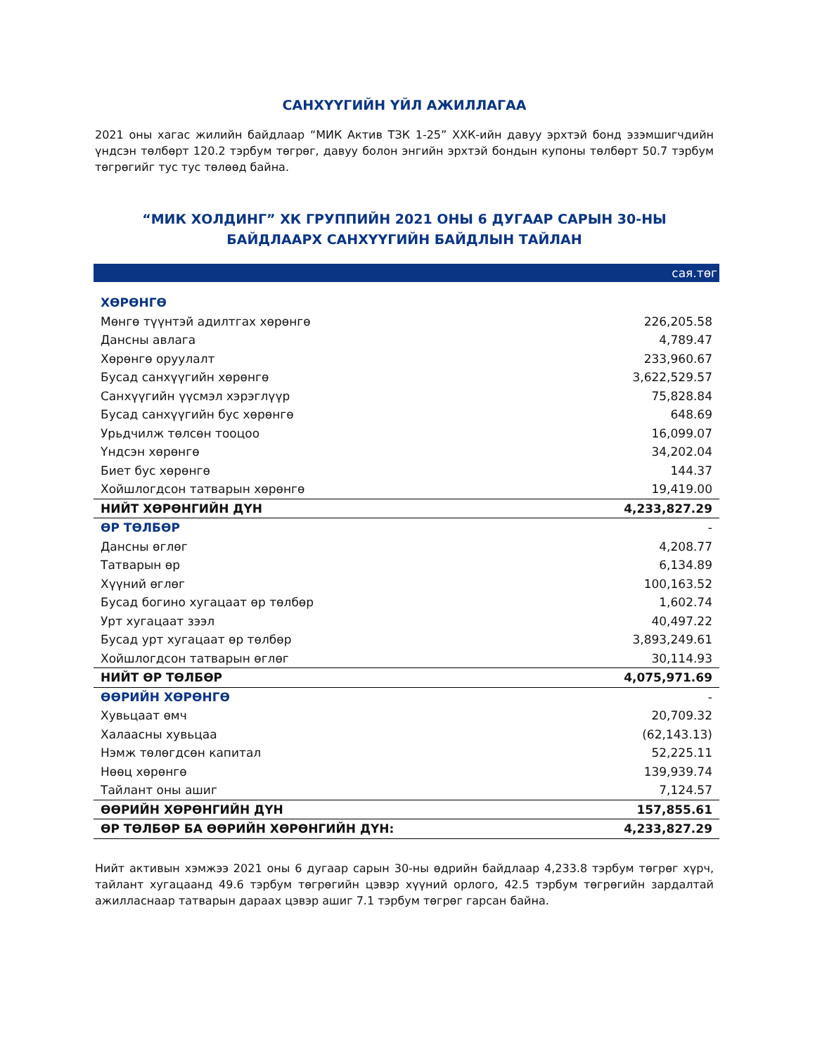САНХҮҮГИЙН ҮЙЛ АЖИЛЛАГАА
2021 оны хагас жилийн байдлаар “МИК Актив ТЗК 1-25” ХХК-ийн давуу эрхтэй бонд эзэмшигчдийн үндсэн төлбөрт 120.2 тэрбум төгрөг, давуу болон энгийн эрхтэй бондын купоны төлбөрт 50.7 тэрбум төгрөгийг тус тус төлөөд байна.
“МИК ХОЛДИНГ” ХК ГРУППИЙН 2021 ОНЫ 6 ДУГААР САРЫН 30-НЫ
БАЙДЛААРХ САНХҮҮГИЙН БАЙДЛЫН ТАЙЛАН
| сая.төг | |
| ХӨРӨНГӨ | |
| Мөнгө түүнтэй адилтгах хөрөнгө | 226,205.58 |
| Дансны авлага | 4,789.47 |
| Хөрөнгө оруулалт | 233,960.67 |
| Бусад санхүүгийн хөрөнгө | 3,622,529.57 |
| Санхүүгийн үүсмэл хэрэглүүр | 75,828.84 |
| Бусад санхүүгийн бус хөрөнгө | 648.69 |
| Урьдчилж төлсөн тооцоо | 16,099.07 |
| Үндсэн хөрөнгө | 34,202.04 |
| Биет бус хөрөнгө | 144.37 |
| Хойшлогдсон татварын хөрөнгө | 19,419.00 |
| НИЙТ ХӨРӨНГИЙН ДҮН | 4,233,827.29 |
| ӨР ТӨЛБӨР | - |
| Дансны өглөг | 4,208.77 |
| Татварын өр | 6,134.89 |
| Хүүний өглөг | 100,163.52 |
| Бусад богино хугацаат өр төлбөр | 1,602.74 |
| Урт хугацаат зээл | 40,497.22 |
| Бусад урт хугацаат өр төлбөр | 3,893,249.61 |
| Хойшлогдсон татварын өглөг | 30,114.93 |
| НИЙТ ӨР ТӨЛБӨР | 4,075,971.69 |
| ӨӨРИЙН ХӨРӨНГӨ | - |
| Хувьцаат өмч | 20,709.32 |
| Халаасны хувьцаа | (62,143.13) |
| Нэмж төлөгдсөн капитал | 52,225.11 |
| Нөөц хөрөнгө | 139,939.74 |
| Тайлант оны ашиг | 7,124.57 |
| ӨӨРИЙН ХӨРӨНГИЙН ДҮН | 157,855.61 |
| ӨР ТӨЛБӨР БА ӨӨРИЙН ХӨРӨНГИЙН ДҮН: | 4,233,827.29 |
Нийт активын хэмжээ 2021 оны 6 дугаар сарын 30-ны өдрийн байдлаар 4,233.8 тэрбум төгрөг хүрч, тайлант хугацаанд 49.6 тэрбум төгрөгийн цэвэр хүүний орлого, 42.5 тэрбум төгрөгийн зардалтай ажилласнаар татварын дараах цэвэр ашиг 7.1 тэрбум төгрөг гарсан байна.